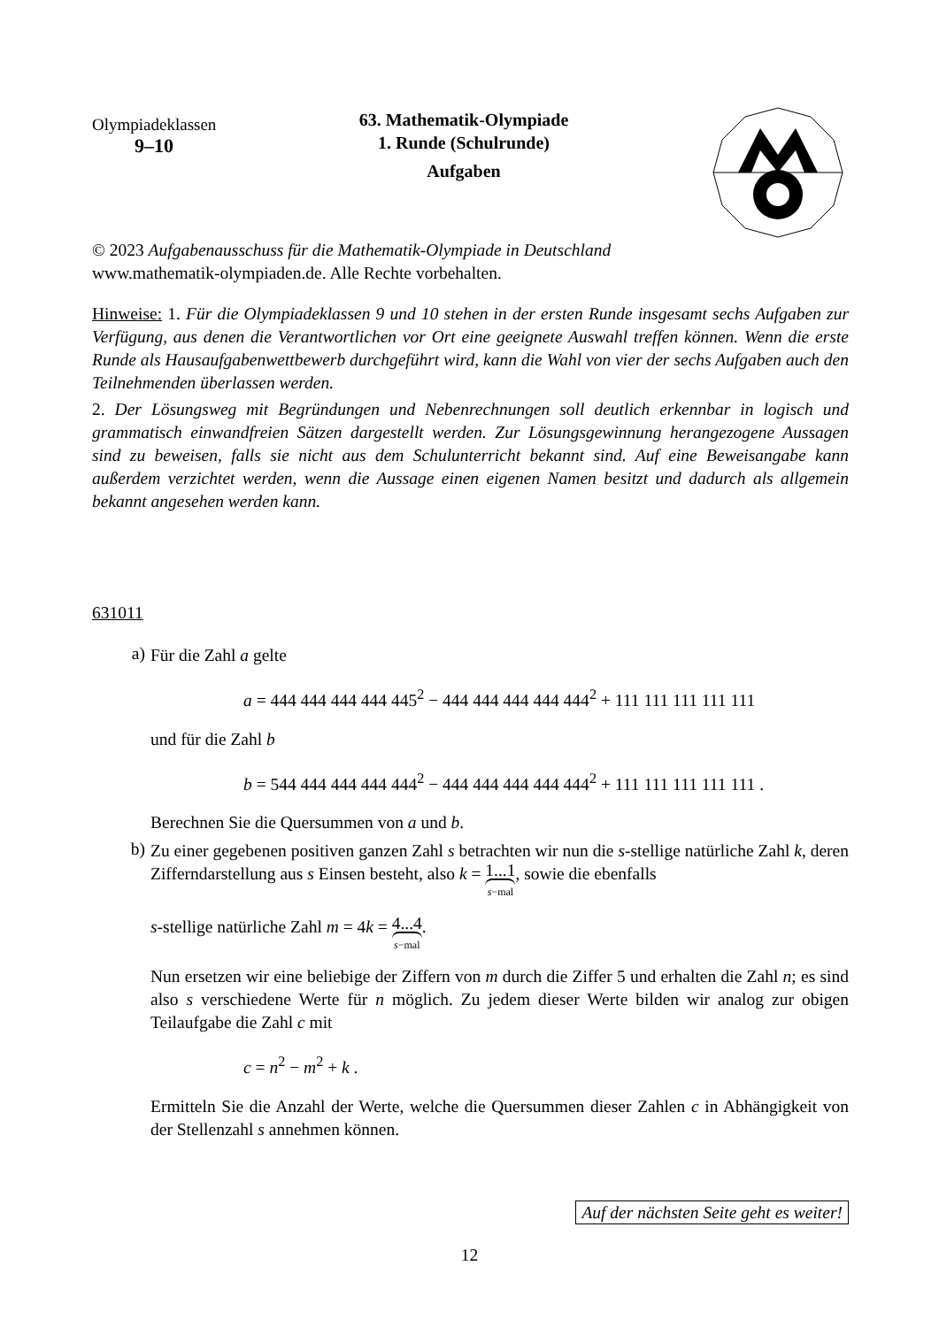Olympiadeklassen
9–10
63. Mathematik-Olympiade
1. Runde (Schulrunde)
Aufgaben
© 2023 Aufgabenausschuss für die Mathematik-Olympiade in Deutschland
www.mathematik-olympiaden.de. Alle Rechte vorbehalten.
Hinweise: 1. Für die Olympiadeklassen 9 und 10 stehen in der ersten Runde insgesamt sechs Aufgaben zur Verfügung, aus denen die Verantwortlichen vor Ort eine geeignete Auswahl treffen können. Wenn die erste Runde als Hausaufgabenwettbewerb durchgeführt wird, kann die Wahl von vier der sechs Aufgaben auch den Teilnehmenden überlassen werden.
2. Der Lösungsweg mit Begründungen und Nebenrechnungen soll deutlich erkennbar in logisch und grammatisch einwandfreien Sätzen dargestellt werden. Zur Lösungsgewinnung herangezogene Aussagen sind zu beweisen, falls sie nicht aus dem Schulunterricht bekannt sind. Auf eine Beweisangabe kann außerdem verzichtet werden, wenn die Aussage einen eigenen Namen besitzt und dadurch als allgemein bekannt angesehen werden kann.
631011
a)
Für die Zahl a gelte
a = 444 444 444 444 445<sup>2</sup> − 444 444 444 444 444<sup>2</sup> + 111 111 111 111 111
und für die Zahl b
b = 544 444 444 444 444<sup>2</sup> − 444 444 444 444 444<sup>2</sup> + 111 111 111 111 111 .
Berechnen Sie die Quersummen von a und b.
b)
Zu einer gegebenen positiven ganzen Zahl s betrachten wir nun die s-stellige natürliche Zahl k, deren Zifferndarstellung aus s Einsen besteht, also k = 1...1 s−mal, sowie die ebenfalls
s-stellige natürliche Zahl m = 4k = 4...4 s−mal.
Nun ersetzen wir eine beliebige der Ziffern von m durch die Ziffer 5 und erhalten die Zahl n; es sind also s verschiedene Werte für n möglich. Zu jedem dieser Werte bilden wir analog zur obigen Teilaufgabe die Zahl c mit
c = n<sup>2</sup> − m<sup>2</sup> + k .
Ermitteln Sie die Anzahl der Werte, welche die Quersummen dieser Zahlen c in Abhängigkeit von der Stellenzahl s annehmen können.
Auf der nächsten Seite geht es weiter!
12